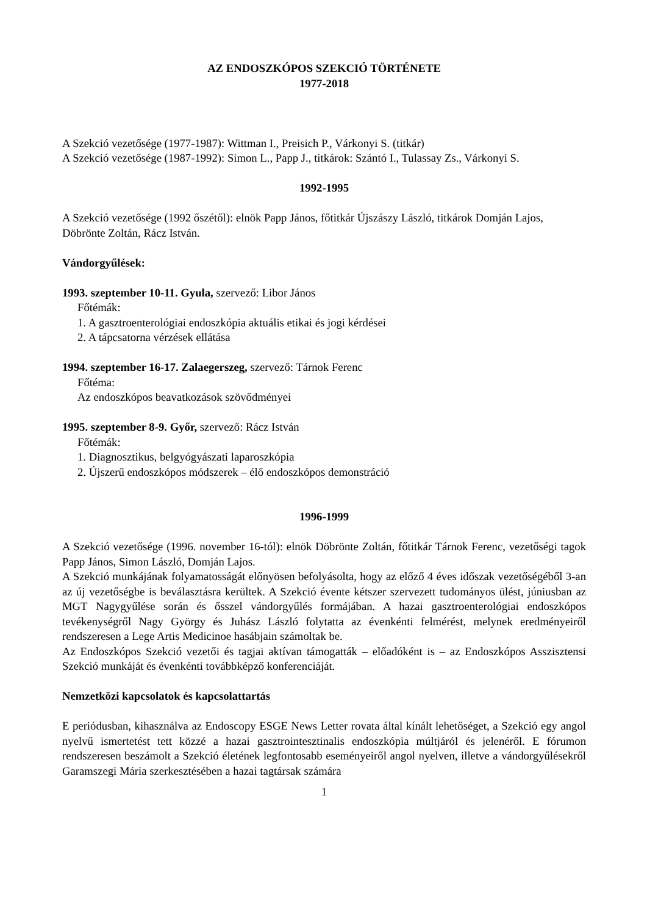AZ ENDOSZKÓPOS SZEKCIÓ TÖRTÉNETE
1977-2018
A Szekció vezetősége (1977-1987): Wittman I., Preisich P., Várkonyi S. (titkár)
A Szekció vezetősége (1987-1992): Simon L., Papp J., titkárok: Szántó I., Tulassay Zs., Várkonyi S.
1992-1995
A Szekció vezetősége (1992 őszétől): elnök Papp János, főtitkár Újszászy László, titkárok Domján Lajos, Döbrönte Zoltán, Rácz István.
Vándorgyűlések:
1993. szeptember 10-11. Gyula, szervező: Libor János
Főtémák:
1. A gasztroenterológiai endoszkópia aktuális etikai és jogi kérdései
2. A tápcsatorna vérzések ellátása
1994. szeptember 16-17. Zalaegerszeg, szervező: Tárnok Ferenc
Főtéma:
Az endoszkópos beavatkozások szövődményei
1995. szeptember 8-9. Győr, szervező: Rácz István
Főtémák:
1. Diagnosztikus, belgyógyászati laparoszkópia
2. Újszerű endoszkópos módszerek – élő endoszkópos demonstráció
1996-1999
A Szekció vezetősége (1996. november 16-tól): elnök Döbrönte Zoltán, főtitkár Tárnok Ferenc, vezetőségi tagok Papp János, Simon László, Domján Lajos.
A Szekció munkájának folyamatosságát előnyösen befolyásolta, hogy az előző 4 éves időszak vezetőségéből 3-an az új vezetőségbe is beválasztásra kerültek. A Szekció évente kétszer szervezett tudományos ülést, júniusban az MGT Nagygyűlése során és ősszel vándorgyűlés formájában. A hazai gasztroenterológiai endoszkópos tevékenységről Nagy György és Juhász László folytatta az évenkénti felmérést, melynek eredményeiről rendszeresen a Lege Artis Medicinoe hasábjain számoltak be.
Az Endoszkópos Szekció vezetői és tagjai aktívan támogatták – előadóként is – az Endoszkópos Asszisztensi Szekció munkáját és évenkénti továbbképző konferenciáját.
Nemzetközi kapcsolatok és kapcsolattartás
E periódusban, kihasználva az Endoscopy ESGE News Letter rovata által kínált lehetőséget, a Szekció egy angol nyelvű ismertetést tett közzé a hazai gasztrointesztinalis endoszkópia múltjáról és jelenéről. E fórumon rendszeresen beszámolt a Szekció életének legfontosabb eseményeiről angol nyelven, illetve a vándorgyűlésekről Garamszegi Mária szerkesztésében a hazai tagtársak számára
1